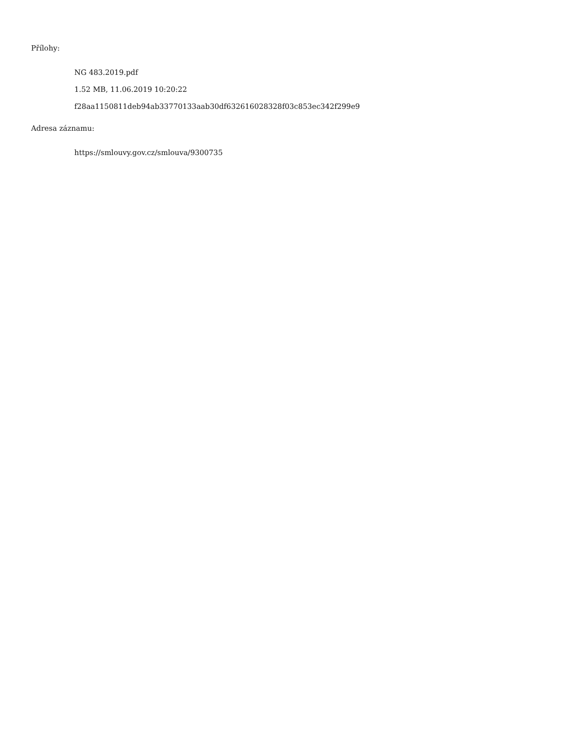Přílohy:
NG 483.2019.pdf
1.52 MB, 11.06.2019 10:20:22
f28aa1150811deb94ab33770133aab30df632616028328f03c853ec342f299e9
Adresa záznamu:
https://smlouvy.gov.cz/smlouva/9300735